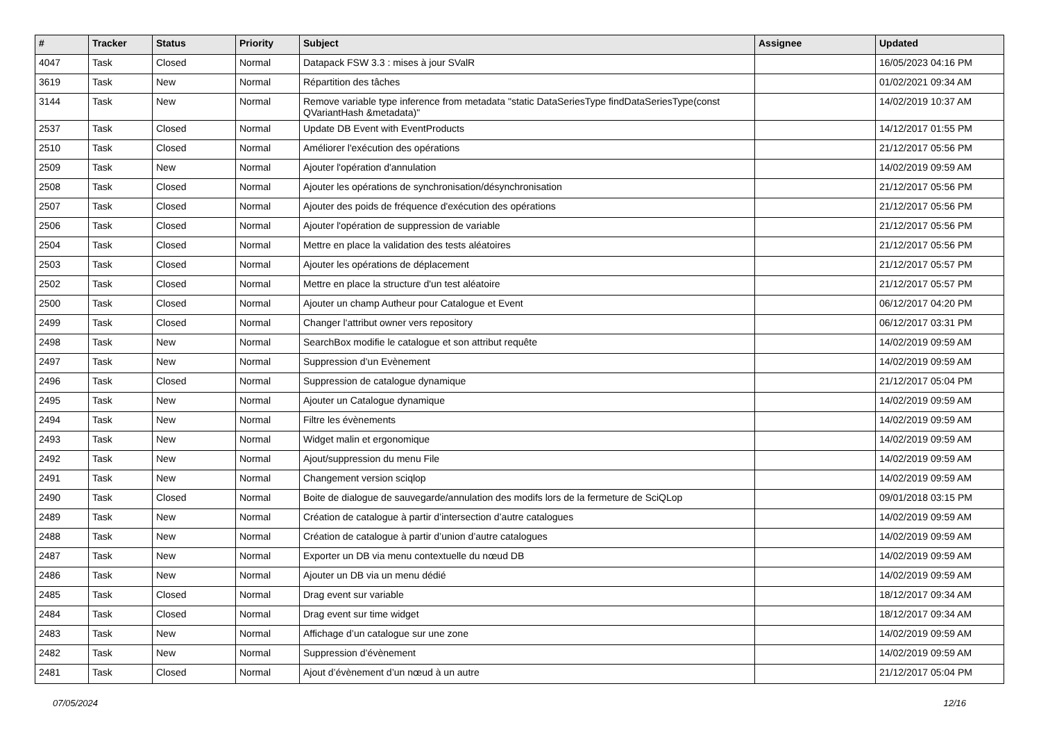| # | Tracker | Status | Priority | Subject | Assignee | Updated |
| --- | --- | --- | --- | --- | --- | --- |
| 4047 | Task | Closed | Normal | Datapack FSW 3.3 : mises à jour SValR | | 16/05/2023 04:16 PM |
| 3619 | Task | New | Normal | Répartition des tâches | | 01/02/2021 09:34 AM |
| 3144 | Task | New | Normal | Remove variable type inference from metadata "static DataSeriesType findDataSeriesType(const QVariantHash &metadata)" | | 14/02/2019 10:37 AM |
| 2537 | Task | Closed | Normal | Update DB Event with EventProducts | | 14/12/2017 01:55 PM |
| 2510 | Task | Closed | Normal | Améliorer l'exécution des opérations | | 21/12/2017 05:56 PM |
| 2509 | Task | New | Normal | Ajouter l'opération d'annulation | | 14/02/2019 09:59 AM |
| 2508 | Task | Closed | Normal | Ajouter les opérations de synchronisation/désynchronisation | | 21/12/2017 05:56 PM |
| 2507 | Task | Closed | Normal | Ajouter des poids de fréquence d'exécution des opérations | | 21/12/2017 05:56 PM |
| 2506 | Task | Closed | Normal | Ajouter l'opération de suppression de variable | | 21/12/2017 05:56 PM |
| 2504 | Task | Closed | Normal | Mettre en place la validation des tests aléatoires | | 21/12/2017 05:56 PM |
| 2503 | Task | Closed | Normal | Ajouter les opérations de déplacement | | 21/12/2017 05:57 PM |
| 2502 | Task | Closed | Normal | Mettre en place la structure d'un test aléatoire | | 21/12/2017 05:57 PM |
| 2500 | Task | Closed | Normal | Ajouter un champ Autheur pour Catalogue et Event | | 06/12/2017 04:20 PM |
| 2499 | Task | Closed | Normal | Changer l'attribut owner vers repository | | 06/12/2017 03:31 PM |
| 2498 | Task | New | Normal | SearchBox modifie le catalogue et son attribut requête | | 14/02/2019 09:59 AM |
| 2497 | Task | New | Normal | Suppression d’un Evènement | | 14/02/2019 09:59 AM |
| 2496 | Task | Closed | Normal | Suppression de catalogue dynamique | | 21/12/2017 05:04 PM |
| 2495 | Task | New | Normal | Ajouter un Catalogue dynamique | | 14/02/2019 09:59 AM |
| 2494 | Task | New | Normal | Filtre les évènements | | 14/02/2019 09:59 AM |
| 2493 | Task | New | Normal | Widget malin et ergonomique | | 14/02/2019 09:59 AM |
| 2492 | Task | New | Normal | Ajout/suppression du menu File | | 14/02/2019 09:59 AM |
| 2491 | Task | New | Normal | Changement version sciqlop | | 14/02/2019 09:59 AM |
| 2490 | Task | Closed | Normal | Boite de dialogue de sauvegarde/annulation des modifs lors de la fermeture de SciQLop | | 09/01/2018 03:15 PM |
| 2489 | Task | New | Normal | Création de catalogue à partir d’intersection d’autre catalogues | | 14/02/2019 09:59 AM |
| 2488 | Task | New | Normal | Création de catalogue à partir d’union d’autre catalogues | | 14/02/2019 09:59 AM |
| 2487 | Task | New | Normal | Exporter un DB via menu contextuelle du nœud DB | | 14/02/2019 09:59 AM |
| 2486 | Task | New | Normal | Ajouter un DB via un menu dédié | | 14/02/2019 09:59 AM |
| 2485 | Task | Closed | Normal | Drag event sur variable | | 18/12/2017 09:34 AM |
| 2484 | Task | Closed | Normal | Drag event sur time widget | | 18/12/2017 09:34 AM |
| 2483 | Task | New | Normal | Affichage d’un catalogue sur une zone | | 14/02/2019 09:59 AM |
| 2482 | Task | New | Normal | Suppression d’évènement | | 14/02/2019 09:59 AM |
| 2481 | Task | Closed | Normal | Ajout d’évènement d’un nœud à un autre | | 21/12/2017 05:04 PM |
07/05/2024 12/16